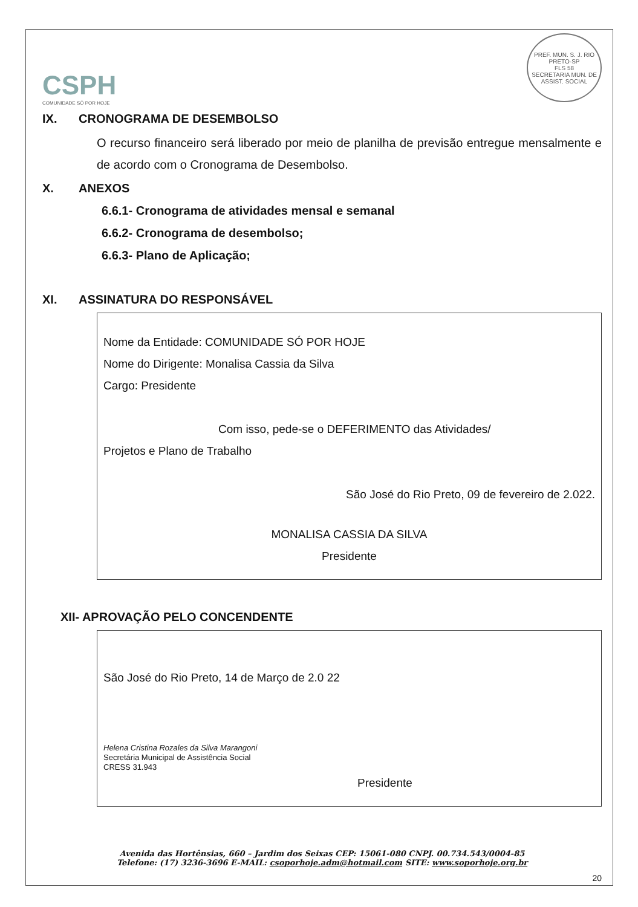CSPH
COMUNIDADE SÓ POR HOJE
PREF. MUN. S. J. RIO PRETO-SP
FLS 58
SECRETARIA MUN. DE ASSIST. SOCIAL
IX. CRONOGRAMA DE DESEMBOLSO
O recurso financeiro será liberado por meio de planilha de previsão entregue mensalmente e de acordo com o Cronograma de Desembolso.
X. ANEXOS
6.6.1- Cronograma de atividades mensal e semanal
6.6.2- Cronograma de desembolso;
6.6.3- Plano de Aplicação;
XI. ASSINATURA DO RESPONSÁVEL
Nome da Entidade: COMUNIDADE SÓ POR HOJE
Nome do Dirigente: Monalisa Cassia da Silva
Cargo: Presidente
Com isso, pede-se o DEFERIMENTO das Atividades/
Projetos e Plano de Trabalho
São José do Rio Preto, 09 de fevereiro de 2.022.
MONALISA CASSIA DA SILVA
Presidente
XII- APROVAÇÃO PELO CONCENDENTE
São José do Rio Preto, 14 de Março de 2.0 22
Helena Cristina Rozales da Silva Marangoni
Secretária Municipal de Assistência Social
CRESS 31.943
Presidente
Avenida das Hortênsias, 660 – Jardim dos Seixas CEP: 15061-080 CNPJ. 00.734.543/0004-85
Telefone: (17) 3236-3696 E-MAIL: csoporhoje.adm@hotmail.com SITE: www.soporhoje.org.br
20